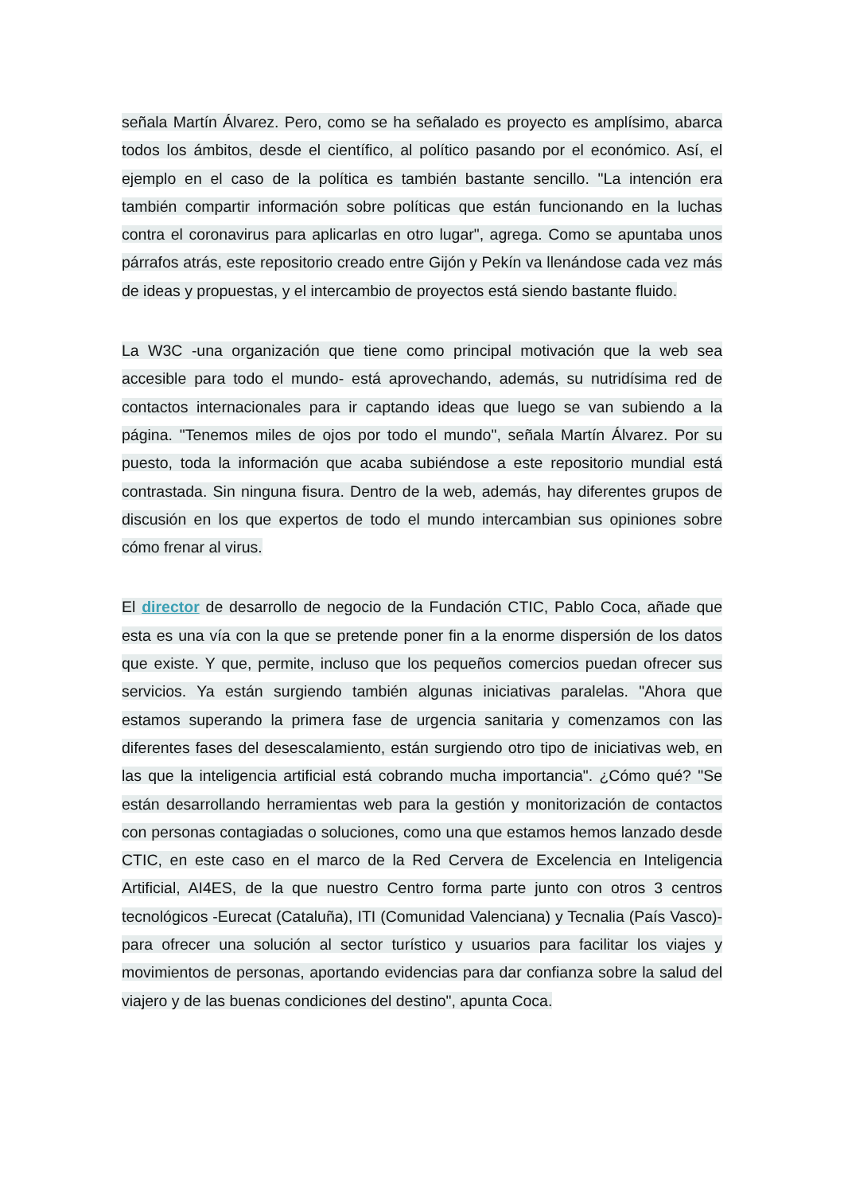señala Martín Álvarez. Pero, como se ha señalado es proyecto es amplísimo, abarca todos los ámbitos, desde el científico, al político pasando por el económico. Así, el ejemplo en el caso de la política es también bastante sencillo. "La intención era también compartir información sobre políticas que están funcionando en la luchas contra el coronavirus para aplicarlas en otro lugar", agrega. Como se apuntaba unos párrafos atrás, este repositorio creado entre Gijón y Pekín va llenándose cada vez más de ideas y propuestas, y el intercambio de proyectos está siendo bastante fluido.
La W3C -una organización que tiene como principal motivación que la web sea accesible para todo el mundo- está aprovechando, además, su nutridísima red de contactos internacionales para ir captando ideas que luego se van subiendo a la página. "Tenemos miles de ojos por todo el mundo", señala Martín Álvarez. Por su puesto, toda la información que acaba subiéndose a este repositorio mundial está contrastada. Sin ninguna fisura. Dentro de la web, además, hay diferentes grupos de discusión en los que expertos de todo el mundo intercambian sus opiniones sobre cómo frenar al virus.
El director de desarrollo de negocio de la Fundación CTIC, Pablo Coca, añade que esta es una vía con la que se pretende poner fin a la enorme dispersión de los datos que existe. Y que, permite, incluso que los pequeños comercios puedan ofrecer sus servicios. Ya están surgiendo también algunas iniciativas paralelas. "Ahora que estamos superando la primera fase de urgencia sanitaria y comenzamos con las diferentes fases del desescalamiento, están surgiendo otro tipo de iniciativas web, en las que la inteligencia artificial está cobrando mucha importancia". ¿Cómo qué? "Se están desarrollando herramientas web para la gestión y monitorización de contactos con personas contagiadas o soluciones, como una que estamos hemos lanzado desde CTIC, en este caso en el marco de la Red Cervera de Excelencia en Inteligencia Artificial, AI4ES, de la que nuestro Centro forma parte junto con otros 3 centros tecnológicos -Eurecat (Cataluña), ITI (Comunidad Valenciana) y Tecnalia (País Vasco)- para ofrecer una solución al sector turístico y usuarios para facilitar los viajes y movimientos de personas, aportando evidencias para dar confianza sobre la salud del viajero y de las buenas condiciones del destino", apunta Coca.